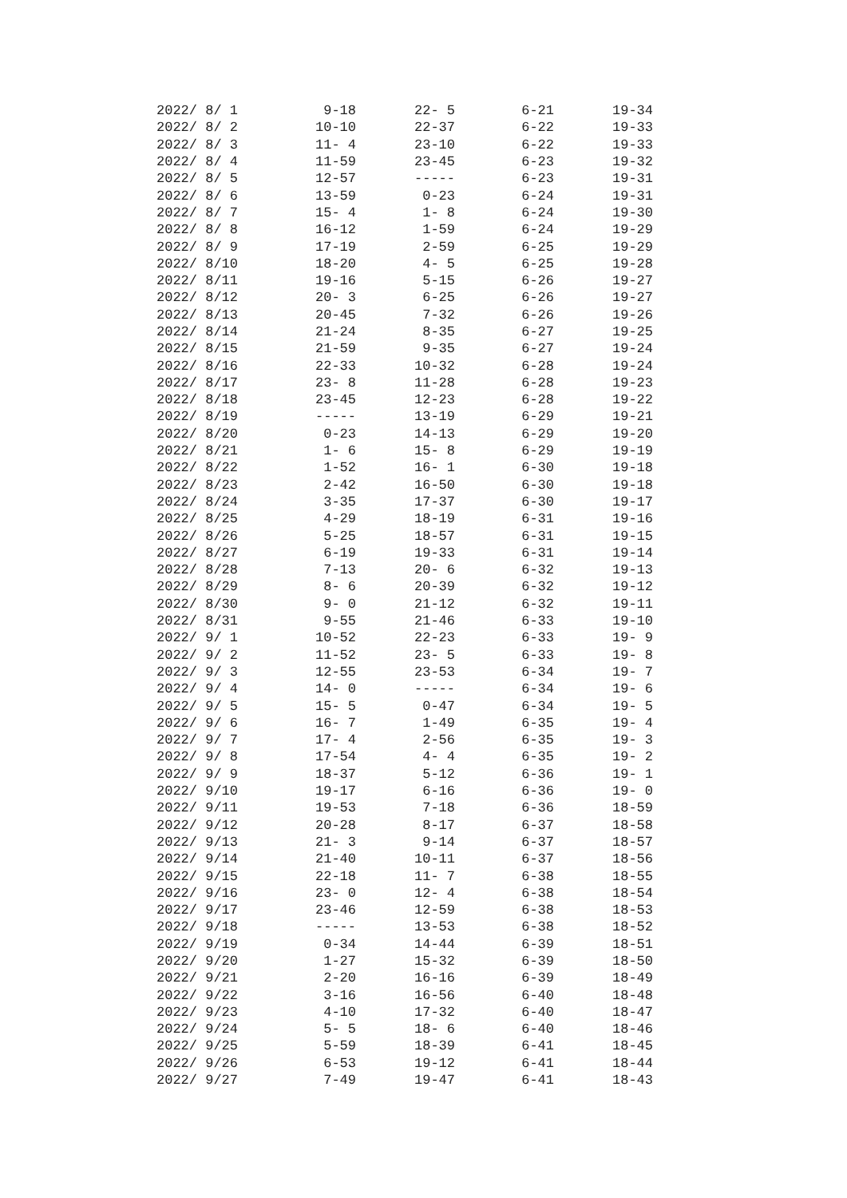| 2022/ 8/ 1 | 9-18 | 22- 5 | 6-21 | 19-34 |
| 2022/ 8/ 2 | 10-10 | 22-37 | 6-22 | 19-33 |
| 2022/ 8/ 3 | 11- 4 | 23-10 | 6-22 | 19-33 |
| 2022/ 8/ 4 | 11-59 | 23-45 | 6-23 | 19-32 |
| 2022/ 8/ 5 | 12-57 | ----- | 6-23 | 19-31 |
| 2022/ 8/ 6 | 13-59 | 0-23 | 6-24 | 19-31 |
| 2022/ 8/ 7 | 15- 4 | 1- 8 | 6-24 | 19-30 |
| 2022/ 8/ 8 | 16-12 | 1-59 | 6-24 | 19-29 |
| 2022/ 8/ 9 | 17-19 | 2-59 | 6-25 | 19-29 |
| 2022/ 8/10 | 18-20 | 4- 5 | 6-25 | 19-28 |
| 2022/ 8/11 | 19-16 | 5-15 | 6-26 | 19-27 |
| 2022/ 8/12 | 20- 3 | 6-25 | 6-26 | 19-27 |
| 2022/ 8/13 | 20-45 | 7-32 | 6-26 | 19-26 |
| 2022/ 8/14 | 21-24 | 8-35 | 6-27 | 19-25 |
| 2022/ 8/15 | 21-59 | 9-35 | 6-27 | 19-24 |
| 2022/ 8/16 | 22-33 | 10-32 | 6-28 | 19-24 |
| 2022/ 8/17 | 23- 8 | 11-28 | 6-28 | 19-23 |
| 2022/ 8/18 | 23-45 | 12-23 | 6-28 | 19-22 |
| 2022/ 8/19 | ----- | 13-19 | 6-29 | 19-21 |
| 2022/ 8/20 | 0-23 | 14-13 | 6-29 | 19-20 |
| 2022/ 8/21 | 1- 6 | 15- 8 | 6-29 | 19-19 |
| 2022/ 8/22 | 1-52 | 16- 1 | 6-30 | 19-18 |
| 2022/ 8/23 | 2-42 | 16-50 | 6-30 | 19-18 |
| 2022/ 8/24 | 3-35 | 17-37 | 6-30 | 19-17 |
| 2022/ 8/25 | 4-29 | 18-19 | 6-31 | 19-16 |
| 2022/ 8/26 | 5-25 | 18-57 | 6-31 | 19-15 |
| 2022/ 8/27 | 6-19 | 19-33 | 6-31 | 19-14 |
| 2022/ 8/28 | 7-13 | 20- 6 | 6-32 | 19-13 |
| 2022/ 8/29 | 8- 6 | 20-39 | 6-32 | 19-12 |
| 2022/ 8/30 | 9- 0 | 21-12 | 6-32 | 19-11 |
| 2022/ 8/31 | 9-55 | 21-46 | 6-33 | 19-10 |
| 2022/ 9/ 1 | 10-52 | 22-23 | 6-33 | 19- 9 |
| 2022/ 9/ 2 | 11-52 | 23- 5 | 6-33 | 19- 8 |
| 2022/ 9/ 3 | 12-55 | 23-53 | 6-34 | 19- 7 |
| 2022/ 9/ 4 | 14- 0 | ----- | 6-34 | 19- 6 |
| 2022/ 9/ 5 | 15- 5 | 0-47 | 6-34 | 19- 5 |
| 2022/ 9/ 6 | 16- 7 | 1-49 | 6-35 | 19- 4 |
| 2022/ 9/ 7 | 17- 4 | 2-56 | 6-35 | 19- 3 |
| 2022/ 9/ 8 | 17-54 | 4- 4 | 6-35 | 19- 2 |
| 2022/ 9/ 9 | 18-37 | 5-12 | 6-36 | 19- 1 |
| 2022/ 9/10 | 19-17 | 6-16 | 6-36 | 19- 0 |
| 2022/ 9/11 | 19-53 | 7-18 | 6-36 | 18-59 |
| 2022/ 9/12 | 20-28 | 8-17 | 6-37 | 18-58 |
| 2022/ 9/13 | 21- 3 | 9-14 | 6-37 | 18-57 |
| 2022/ 9/14 | 21-40 | 10-11 | 6-37 | 18-56 |
| 2022/ 9/15 | 22-18 | 11- 7 | 6-38 | 18-55 |
| 2022/ 9/16 | 23- 0 | 12- 4 | 6-38 | 18-54 |
| 2022/ 9/17 | 23-46 | 12-59 | 6-38 | 18-53 |
| 2022/ 9/18 | ----- | 13-53 | 6-38 | 18-52 |
| 2022/ 9/19 | 0-34 | 14-44 | 6-39 | 18-51 |
| 2022/ 9/20 | 1-27 | 15-32 | 6-39 | 18-50 |
| 2022/ 9/21 | 2-20 | 16-16 | 6-39 | 18-49 |
| 2022/ 9/22 | 3-16 | 16-56 | 6-40 | 18-48 |
| 2022/ 9/23 | 4-10 | 17-32 | 6-40 | 18-47 |
| 2022/ 9/24 | 5- 5 | 18- 6 | 6-40 | 18-46 |
| 2022/ 9/25 | 5-59 | 18-39 | 6-41 | 18-45 |
| 2022/ 9/26 | 6-53 | 19-12 | 6-41 | 18-44 |
| 2022/ 9/27 | 7-49 | 19-47 | 6-41 | 18-43 |